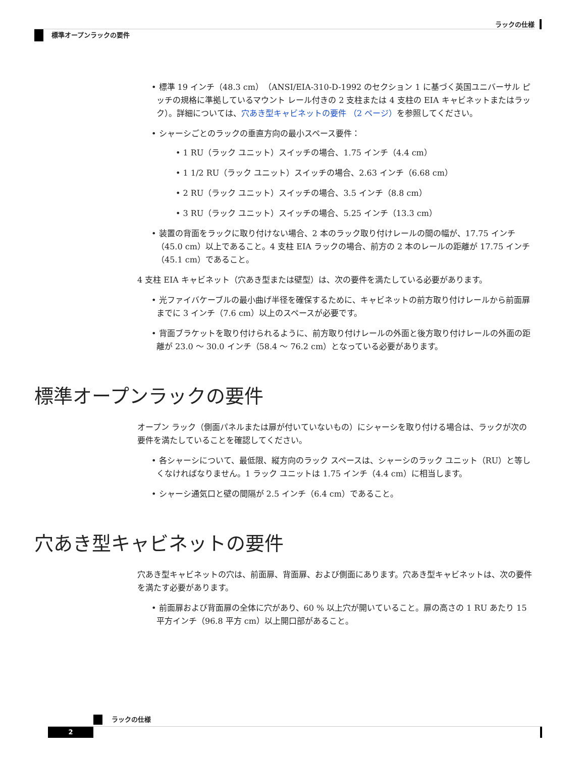ラックの仕様
標準オープンラックの要件
• 標準 19 インチ（48.3 cm）（ANSI/EIA-310-D-1992 のセクション 1 に基づく英国ユニバーサル ピッチの規格に準拠しているマウント レール付きの 2 支柱または 4 支柱の EIA キャビネットまたはラック）。詳細については、穴あき型キャビネットの要件 （2 ページ）を参照してください。
• シャーシごとのラックの垂直方向の最小スペース要件：
• 1 RU（ラック ユニット）スイッチの場合、1.75 インチ（4.4 cm）
• 1 1/2 RU（ラック ユニット）スイッチの場合、2.63 インチ（6.68 cm）
• 2 RU（ラック ユニット）スイッチの場合、3.5 インチ（8.8 cm）
• 3 RU（ラック ユニット）スイッチの場合、5.25 インチ（13.3 cm）
• 装置の背面をラックに取り付けない場合、2 本のラック取り付けレールの間の幅が、17.75 インチ（45.0 cm）以上であること。4 支柱 EIA ラックの場合、前方の 2 本のレールの距離が 17.75 インチ（45.1 cm）であること。
4 支柱 EIA キャビネット（穴あき型または壁型）は、次の要件を満たしている必要があります。
• 光ファイバケーブルの最小曲げ半径を確保するために、キャビネットの前方取り付けレールから前面扉までに 3 インチ（7.6 cm）以上のスペースが必要です。
• 背面ブラケットを取り付けられるように、前方取り付けレールの外面と後方取り付けレールの外面の距離が 23.0 ～ 30.0 インチ（58.4 ～ 76.2 cm）となっている必要があります。
標準オープンラックの要件
オープン ラック（側面パネルまたは扉が付いていないもの）にシャーシを取り付ける場合は、ラックが次の要件を満たしていることを確認してください。
• 各シャーシについて、最低限、縦方向のラック スペースは、シャーシのラック ユニット（RU）と等しくなければなりません。1 ラック ユニットは 1.75 インチ（4.4 cm）に相当します。
• シャーシ通気口と壁の間隔が 2.5 インチ（6.4 cm）であること。
穴あき型キャビネットの要件
穴あき型キャビネットの穴は、前面扉、背面扉、および側面にあります。穴あき型キャビネットは、次の要件を満たす必要があります。
• 前面扉および背面扉の全体に穴があり、60 % 以上穴が開いていること。扉の高さの 1 RU あたり 15 平方インチ（96.8 平方 cm）以上開口部があること。
ラックの仕様
2